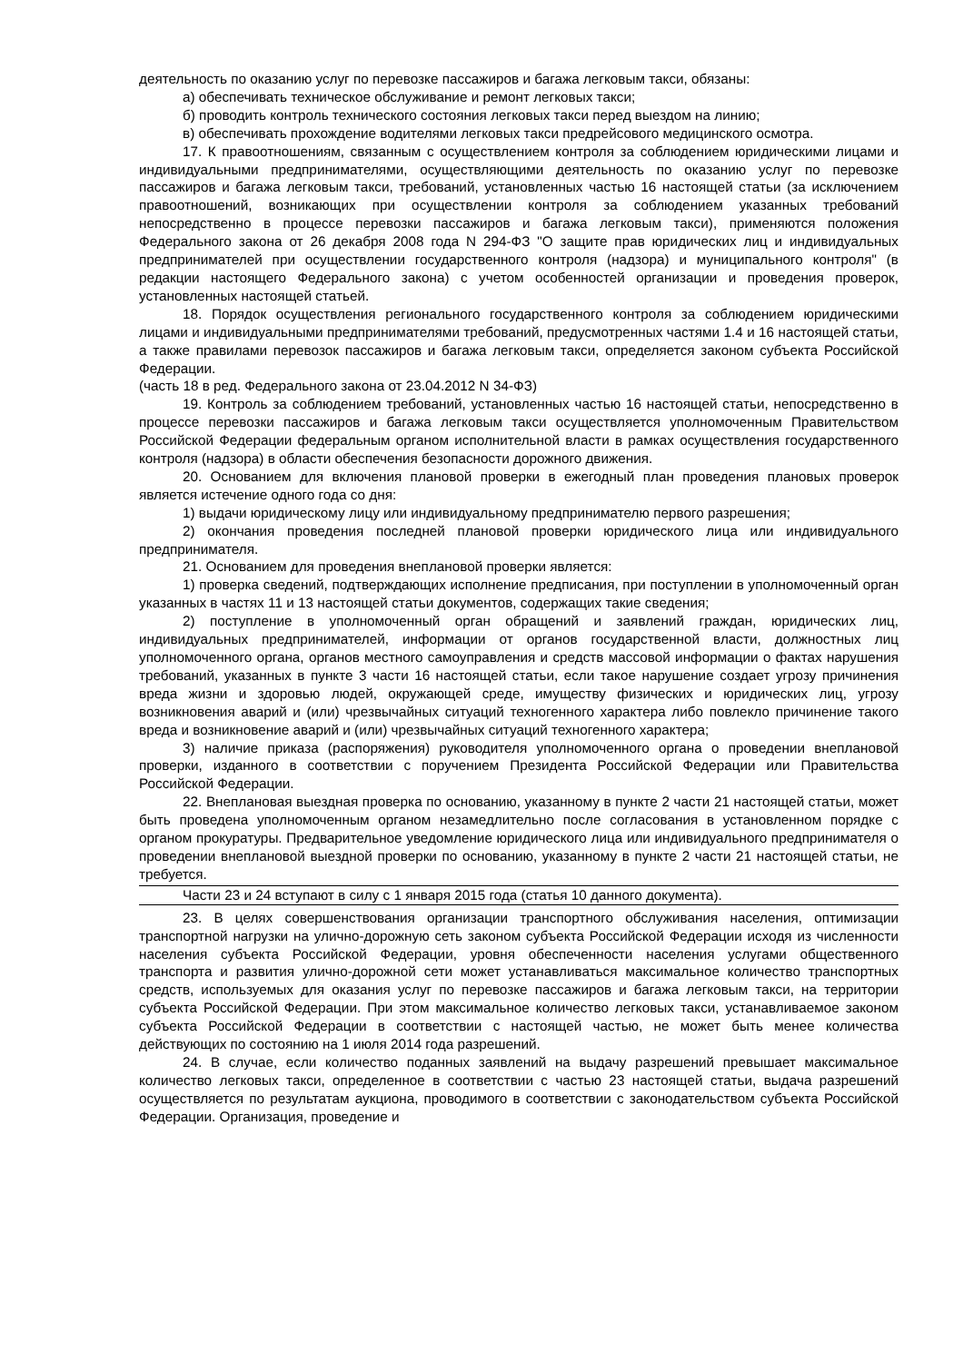деятельность по оказанию услуг по перевозке пассажиров и багажа легковым такси, обязаны:
а) обеспечивать техническое обслуживание и ремонт легковых такси;
б) проводить контроль технического состояния легковых такси перед выездом на линию;
в) обеспечивать прохождение водителями легковых такси предрейсового медицинского осмотра.
17. К правоотношениям, связанным с осуществлением контроля за соблюдением юридическими лицами и индивидуальными предпринимателями, осуществляющими деятельность по оказанию услуг по перевозке пассажиров и багажа легковым такси, требований, установленных частью 16 настоящей статьи (за исключением правоотношений, возникающих при осуществлении контроля за соблюдением указанных требований непосредственно в процессе перевозки пассажиров и багажа легковым такси), применяются положения Федерального закона от 26 декабря 2008 года N 294-ФЗ "О защите прав юридических лиц и индивидуальных предпринимателей при осуществлении государственного контроля (надзора) и муниципального контроля" (в редакции настоящего Федерального закона) с учетом особенностей организации и проведения проверок, установленных настоящей статьей.
18. Порядок осуществления регионального государственного контроля за соблюдением юридическими лицами и индивидуальными предпринимателями требований, предусмотренных частями 1.4 и 16 настоящей статьи, а также правилами перевозок пассажиров и багажа легковым такси, определяется законом субъекта Российской Федерации.
(часть 18 в ред. Федерального закона от 23.04.2012 N 34-ФЗ)
19. Контроль за соблюдением требований, установленных частью 16 настоящей статьи, непосредственно в процессе перевозки пассажиров и багажа легковым такси осуществляется уполномоченным Правительством Российской Федерации федеральным органом исполнительной власти в рамках осуществления государственного контроля (надзора) в области обеспечения безопасности дорожного движения.
20. Основанием для включения плановой проверки в ежегодный план проведения плановых проверок является истечение одного года со дня:
1) выдачи юридическому лицу или индивидуальному предпринимателю первого разрешения;
2) окончания проведения последней плановой проверки юридического лица или индивидуального предпринимателя.
21. Основанием для проведения внеплановой проверки является:
1) проверка сведений, подтверждающих исполнение предписания, при поступлении в уполномоченный орган указанных в частях 11 и 13 настоящей статьи документов, содержащих такие сведения;
2) поступление в уполномоченный орган обращений и заявлений граждан, юридических лиц, индивидуальных предпринимателей, информации от органов государственной власти, должностных лиц уполномоченного органа, органов местного самоуправления и средств массовой информации о фактах нарушения требований, указанных в пункте 3 части 16 настоящей статьи, если такое нарушение создает угрозу причинения вреда жизни и здоровью людей, окружающей среде, имуществу физических и юридических лиц, угрозу возникновения аварий и (или) чрезвычайных ситуаций техногенного характера либо повлекло причинение такого вреда и возникновение аварий и (или) чрезвычайных ситуаций техногенного характера;
3) наличие приказа (распоряжения) руководителя уполномоченного органа о проведении внеплановой проверки, изданного в соответствии с поручением Президента Российской Федерации или Правительства Российской Федерации.
22. Внеплановая выездная проверка по основанию, указанному в пункте 2 части 21 настоящей статьи, может быть проведена уполномоченным органом незамедлительно после согласования в установленном порядке с органом прокуратуры. Предварительное уведомление юридического лица или индивидуального предпринимателя о проведении внеплановой выездной проверки по основанию, указанному в пункте 2 части 21 настоящей статьи, не требуется.
Части 23 и 24 вступают в силу с 1 января 2015 года (статья 10 данного документа).
23. В целях совершенствования организации транспортного обслуживания населения, оптимизации транспортной нагрузки на улично-дорожную сеть законом субъекта Российской Федерации исходя из численности населения субъекта Российской Федерации, уровня обеспеченности населения услугами общественного транспорта и развития улично-дорожной сети может устанавливаться максимальное количество транспортных средств, используемых для оказания услуг по перевозке пассажиров и багажа легковым такси, на территории субъекта Российской Федерации. При этом максимальное количество легковых такси, устанавливаемое законом субъекта Российской Федерации в соответствии с настоящей частью, не может быть менее количества действующих по состоянию на 1 июля 2014 года разрешений.
24. В случае, если количество поданных заявлений на выдачу разрешений превышает максимальное количество легковых такси, определенное в соответствии с частью 23 настоящей статьи, выдача разрешений осуществляется по результатам аукциона, проводимого в соответствии с законодательством субъекта Российской Федерации. Организация, проведение и